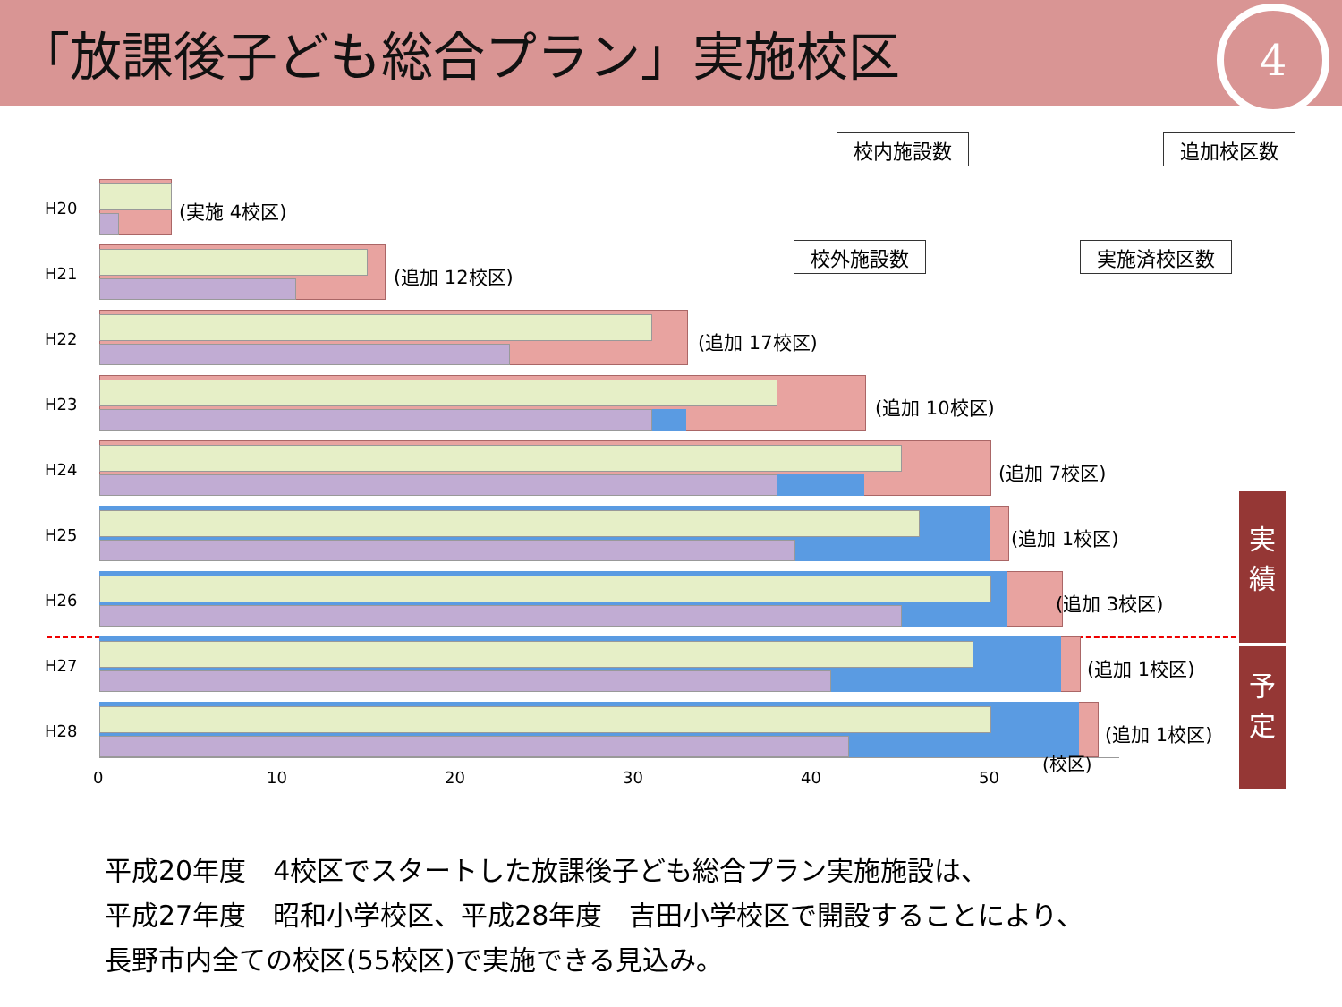「放課後子ども総合プラン」実施校区
4
校内施設数 追加校区数
校外施設数 実施済校区数
H20 (実施 4校区)
H21 (追加 12校区)
H22 (追加 17校区)
H23 (追加 10校区)
H24 (追加 7校区)
H25 (追加 1校区)
H26 (追加 3校区)
H27 (追加 1校区)
H28 (追加 1校区)
0 10 20 30 40 50
(校区)
実
績
予
定
平成20年度　4校区でスタートした放課後子ども総合プラン実施施設は、
平成27年度　昭和小学校区、平成28年度　吉田小学校区で開設することにより、
長野市内全ての校区(55校区)で実施できる見込み。